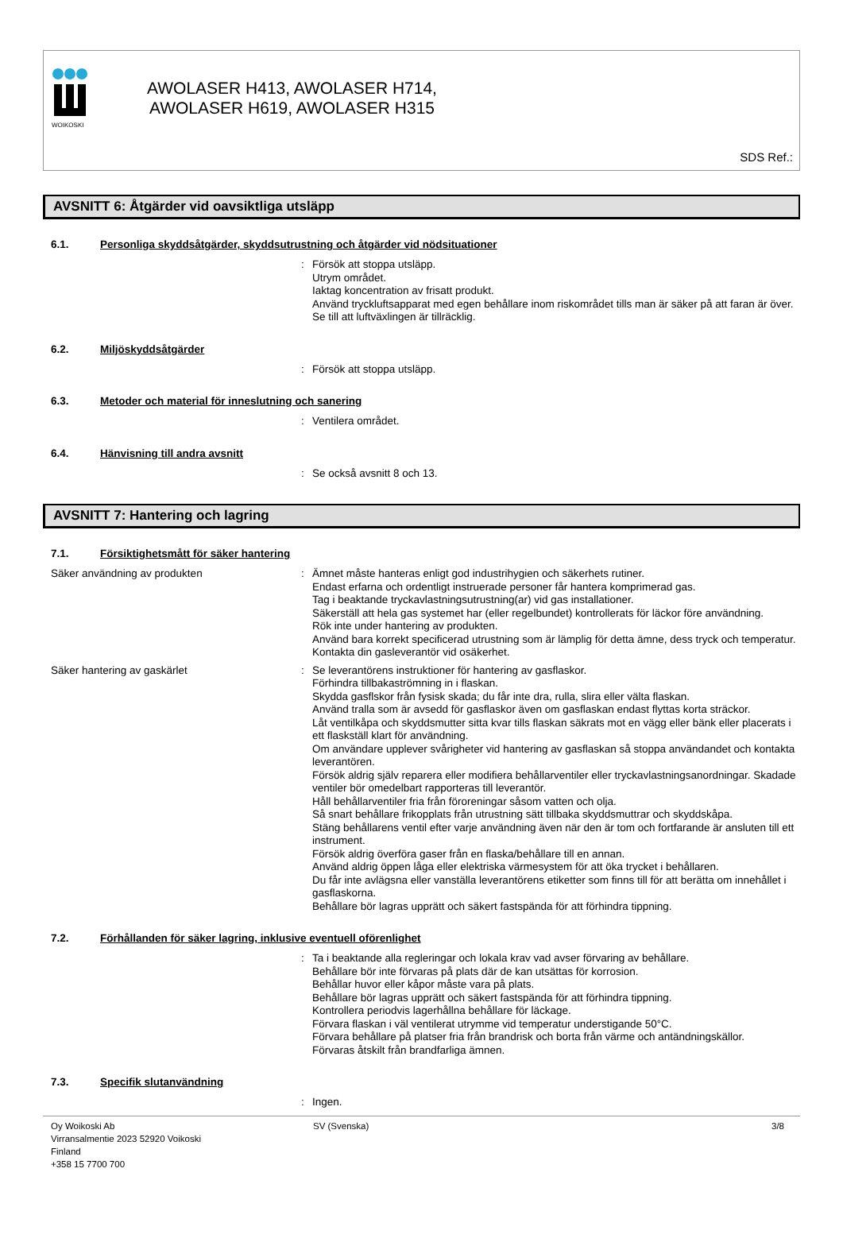WOIKOSKI
AWOLASER H413, AWOLASER H714,
AWOLASER H619, AWOLASER H315
SDS Ref.:
AVSNITT 6: Åtgärder vid oavsiktliga utsläpp
6.1. Personliga skyddsåtgärder, skyddsutrustning och åtgärder vid nödsituationer
: Försök att stoppa utsläpp.
Utrym området.
Iaktag koncentration av frisatt produkt.
Använd tryckluftsapparat med egen behållare inom riskområdet tills man är säker på att faran är över.
Se till att luftväxlingen är tillräcklig.
6.2. Miljöskyddsåtgärder
: Försök att stoppa utsläpp.
6.3. Metoder och material för inneslutning och sanering
: Ventilera området.
6.4. Hänvisning till andra avsnitt
: Se också avsnitt 8 och 13.
AVSNITT 7: Hantering och lagring
7.1. Försiktighetsmått för säker hantering
Säker användning av produkten : Ämnet måste hanteras enligt god industrihygien och säkerhets rutiner.
Endast erfarna och ordentligt instruerade personer får hantera komprimerad gas.
Tag i beaktande tryckavlastningsutrustning(ar) vid gas installationer.
Säkerställ att hela gas systemet har (eller regelbundet) kontrollerats för läckor före användning.
Rök inte under hantering av produkten.
Använd bara korrekt specificerad utrustning som är lämplig för detta ämne, dess tryck och temperatur. Kontakta din gasleverantör vid osäkerhet.
Säker hantering av gaskärlet : Se leverantörens instruktioner för hantering av gasflaskor.
Förhindra tillbakaströmning in i flaskan.
Skydda gasflskor från fysisk skada; du får inte dra, rulla, slira eller välta flaskan.
Använd tralla som är avsedd för gasflaskor även om gasflaskan endast flyttas korta sträckor.
Låt ventilkåpa och skyddsmutter sitta kvar tills flaskan säkrats mot en vägg eller bänk eller placerats i ett flaskställ klart för användning.
Om användare upplever svårigheter vid hantering av gasflaskan så stoppa användandet och kontakta leverantören.
Försök aldrig själv reparera eller modifiera behållarventiler eller tryckavlastningsanordningar. Skadade ventiler bör omedelbart rapporteras till leverantör.
Håll behållarventiler fria från föroreningar såsom vatten och olja.
Så snart behållare frikopplats från utrustning sätt tillbaka skyddsmuttrar och skyddskåpa.
Stäng behållarens ventil efter varje användning även när den är tom och fortfarande är ansluten till ett instrument.
Försök aldrig överföra gaser från en flaska/behållare till en annan.
Använd aldrig öppen låga eller elektriska värmesystem för att öka trycket i behållaren.
Du får inte avlägsna eller vanställa leverantörens etiketter som finns till för att berätta om innehållet i gasflaskorna.
Behållare bör lagras upprätt och säkert fastspända för att förhindra tippning.
7.2. Förhållanden för säker lagring, inklusive eventuell oförenlighet
: Ta i beaktande alla regleringar och lokala krav vad avser förvaring av behållare.
Behållare bör inte förvaras på plats där de kan utsättas för korrosion.
Behållar huvor eller kåpor måste vara på plats.
Behållare bör lagras upprätt och säkert fastspända för att förhindra tippning.
Kontrollera periodvis lagerhållna behållare för läckage.
Förvara flaskan i väl ventilerat utrymme vid temperatur understigande 50°C.
Förvara behållare på platser fria från brandrisk och borta från värme och antändningskällor.
Förvaras åtskilt från brandfarliga ämnen.
7.3. Specifik slutanvändning
: Ingen.
Oy Woikoski Ab
Virransalmentie 2023 52920 Voikoski
Finland
+358 15 7700 700
SV (Svenska) 3/8